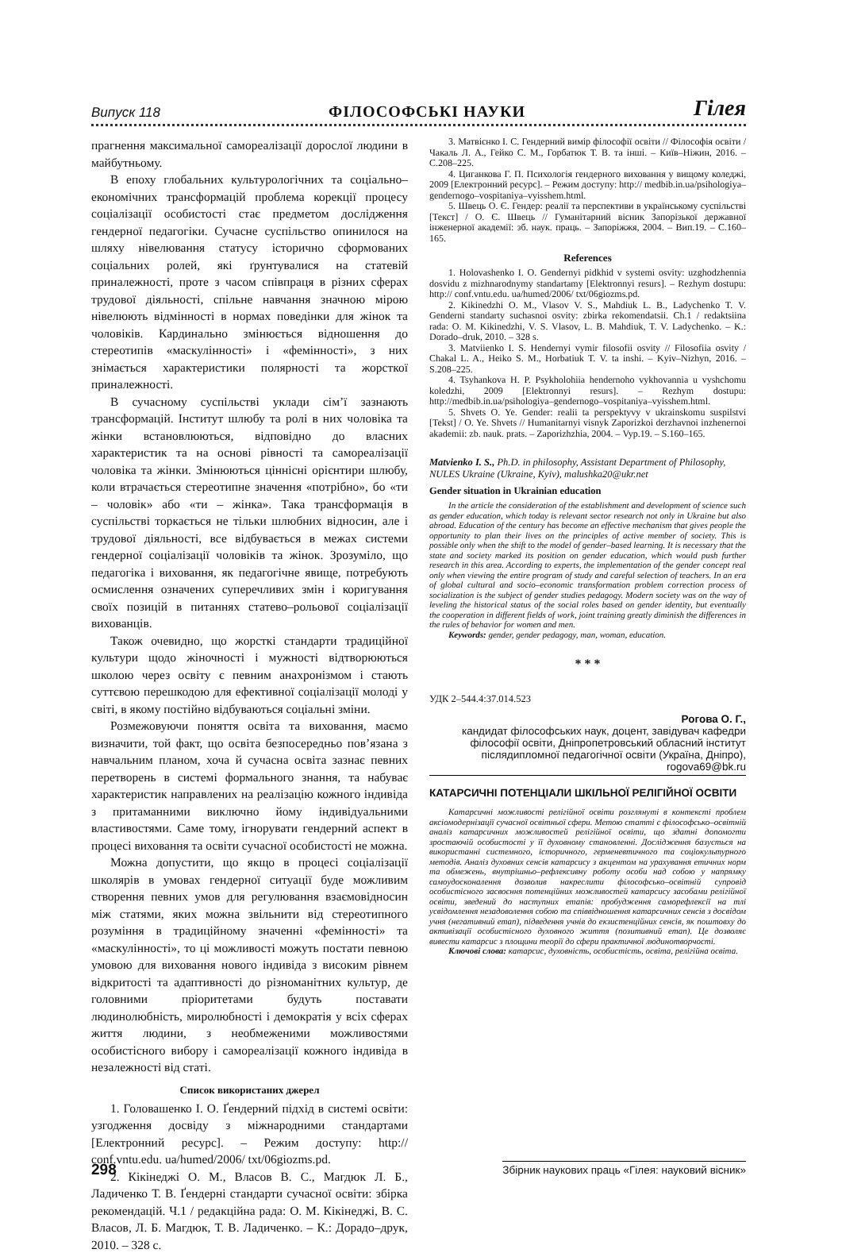Випуск 118 ФІЛОСОФСЬКІ НАУКИ Гілея
прагнення максимальної самореалізації дорослої людини в майбутньому.
В епоху глобальних культурологічних та соціально–економічних трансформацій проблема корекції процесу соціалізації особистості стає предметом дослідження гендерної педагогіки. Сучасне суспільство опинилося на шляху нівелювання статусу історично сформованих соціальних ролей, які ґрунтувалися на статевій приналежності, проте з часом співпраця в різних сферах трудової діяльності, спільне навчання значною мірою нівелюють відмінності в нормах поведінки для жінок та чоловіків. Кардинально змінюється відношення до стереотипів «маскулінності» і «фемінності», з них знімається характеристики полярності та жорсткої приналежності.
В сучасному суспільстві уклади сім’ї зазнають трансформацій. Інститут шлюбу та ролі в них чоловіка та жінки встановлюються, відповідно до власних характеристик та на основі рівності та самореалізації чоловіка та жінки. Змінюються ціннісні орієнтири шлюбу, коли втрачається стереотипне значення «потрібно», бо «ти – чоловік» або «ти – жінка». Така трансформація в суспільстві торкається не тільки шлюбних відносин, але і трудової діяльності, все відбувається в межах системи гендерної соціалізації чоловіків та жінок. Зрозуміло, що педагогіка і виховання, як педагогічне явище, потребують осмислення означених суперечливих змін і коригування своїх позицій в питаннях статево–рольової соціалізації вихованців.
Також очевидно, що жорсткі стандарти традиційної культури щодо жіночності і мужності відтворюються школою через освіту є певним анахронізмом і стають суттєвою перешкодою для ефективної соціалізації молоді у світі, в якому постійно відбуваються соціальні зміни.
Розмежовуючи поняття освіта та виховання, маємо визначити, той факт, що освіта безпосередньо пов’язана з навчальним планом, хоча й сучасна освіта зазнає певних перетворень в системі формального знання, та набуває характеристик направлених на реалізацію кожного індивіда з притаманними виключно йому індивідуальними властивостями. Саме тому, ігнорувати гендерний аспект в процесі виховання та освіти сучасної особистості не можна.
Можна допустити, що якщо в процесі соціалізації школярів в умовах гендерної ситуації буде можливим створення певних умов для регулювання взаємовідносин між статями, яких можна звільнити від стереотипного розуміння в традиційному значенні «фемінності» та «маскулінності», то ці можливості можуть постати певною умовою для виховання нового індивіда з високим рівнем відкритості та адаптивності до різноманітних культур, де головними пріоритетами будуть поставати людинолюбність, миролюбності і демократія у всіх сферах життя людини, з необмеженими можливостями особистісного вибору і самореалізації кожного індивіда в незалежності від статі.
Список використаних джерел
1. Головашенко І. О. Ґендерний підхід в системі освіти: узгодження досвіду з міжнародними стандартами [Електронний ресурс]. – Режим доступу: http:// conf.vntu.edu. ua/humed/2006/ txt/06giozms.pd.
2. Кікінеджі О. М., Власов В. С., Магдюк Л. Б., Ладиченко Т. В. Ґендерні стандарти сучасної освіти: збірка рекомендацій. Ч.1 / редакційна рада: О. М. Кікінеджі, В. С. Власов, Л. Б. Магдюк, Т. В. Ладиченко. – К.: Дорадо–друк, 2010. – 328 с.
3. Матвієнко І. С. Гендерний вимір філософії освіти // Філософія освіти / Чакаль Л. А., Гейко С. М., Горбатюк Т. В. та інші. – Київ–Ніжин, 2016. – С.208–225.
4. Циганкова Г. П. Психологія гендерного виховання у вищому коледжі, 2009 [Електронний ресурс]. – Режим доступу: http:// medbib.in.ua/psihologiya–gendernogo–vospitaniya–vyisshem.html.
5. Швець О. Є. Гендер: реалії та перспективи в українському суспільстві [Текст] / О. Є. Швець // Гуманітарний вісник Запорізької державної інженерної академії: зб. наук. праць. – Запоріжжя, 2004. – Вип.19. – С.160–165.
References
1. Holovashenko I. O. Gendernyi pidkhid v systemi osvity: uzghodzhennia dosvidu z mizhnarodnymy standartamy [Elektronnyi resurs]. – Rezhym dostupu: http:// conf.vntu.edu. ua/humed/2006/ txt/06giozms.pd.
2. Kikinedzhi O. M., Vlasov V. S., Mahdiuk L. B., Ladychenko T. V. Genderni standarty suchasnoi osvity: zbirka rekomendatsii. Ch.1 / redaktsiina rada: O. M. Kikinedzhi, V. S. Vlasov, L. B. Mahdiuk, T. V. Ladychenko. – K.: Dorado–druk, 2010. – 328 s.
3. Matviienko I. S. Hendernyi vymir filosofii osvity // Filosofiia osvity / Chakal L. A., Heiko S. M., Horbatiuk T. V. ta inshi. – Kyiv–Nizhyn, 2016. – S.208–225.
4. Tsyhankova H. P. Psykholohiia hendernoho vykhovannia u vyshchomu koledzhi, 2009 [Elektronnyi resurs]. – Rezhym dostupu: http://medbib.in.ua/psihologiya–gendernogo–vospitaniya–vyisshem.html.
5. Shvets O. Ye. Gender: realii ta perspektyvy v ukrainskomu suspilstvi [Tekst] / O. Ye. Shvets // Humanitarnyi visnyk Zaporizkoi derzhavnoi inzhenernoi akademii: zb. nauk. prats. – Zaporizhzhia, 2004. – Vyp.19. – S.160–165.
Matvienko I. S., Ph.D. in philosophy, Assistant Department of Philosophy, NULES Ukraine (Ukraine, Kyiv), malushka20@ukr.net
Gender situation in Ukrainian education
In the article the consideration of the establishment and development of science such as gender education, which today is relevant sector research not only in Ukraine but also abroad. Education of the century has become an effective mechanism that gives people the opportunity to plan their lives on the principles of active member of society. This is possible only when the shift to the model of gender–based learning. It is necessary that the state and society marked its position on gender education, which would push further research in this area. According to experts, the implementation of the gender concept real only when viewing the entire program of study and careful selection of teachers. In an era of global cultural and socio–economic transformation problem correction process of socialization is the subject of gender studies pedagogy. Modern society was on the way of leveling the historical status of the social roles based on gender identity, but eventually the cooperation in different fields of work, joint training greatly diminish the differences in the rules of behavior for women and men.
Keywords: gender, gender pedagogy, man, woman, education.
* * *
УДК 2–544.4:37.014.523
Рогова О. Г.,
кандидат філософських наук, доцент, завідувач кафедри філософії освіти, Дніпропетровський обласний інститут післядипломної педагогічної освіти (Україна, Дніпро), rogova69@bk.ru
КАТАРСИЧНІ ПОТЕНЦІАЛИ ШКІЛЬНОЇ РЕЛІГІЙНОЇ ОСВІТИ
Катарсичні можливості релігійної освіти розглянуті в контексті проблем аксіомодернізації сучасної освітньої сфери. Метою статті є філософсько–освітній аналіз катарсичних можливостей релігійної освіти, що здатні допомогти зростаючій особистості у її духовному становленні. Дослідження базується на використанні системного, історичного, герменевтичного та соціокультурного методів. Аналіз духовних сенсів катарсису з акцентом на урахування етичних норм та обмежень, внутрішньо–рефлексивну роботу особи над собою у напрямку самоудосконалення дозволив накреслити філософсько–освітній супровід особистісного засвоєння потенційних можливостей катарсису засобами релігійної освіти, зведений до наступних етапів: пробудження саморефлексії на тлі усвідомлення незадоволення собою та співвідношення катарсичних сенсів з досвідом учня (негативний етап), підведення учнів до екзистенційних сенсів, як поштовху до активізації особистісного духовного життя (позитивний етап). Це дозволяє вивести катарсис з площини теорії до сфери практичної людинотворчості.
Ключові слова: катарсис, духовність, особистість, освіта, релігійна освіта.
298 Збірник наукових праць «Гілея: науковий вісник»